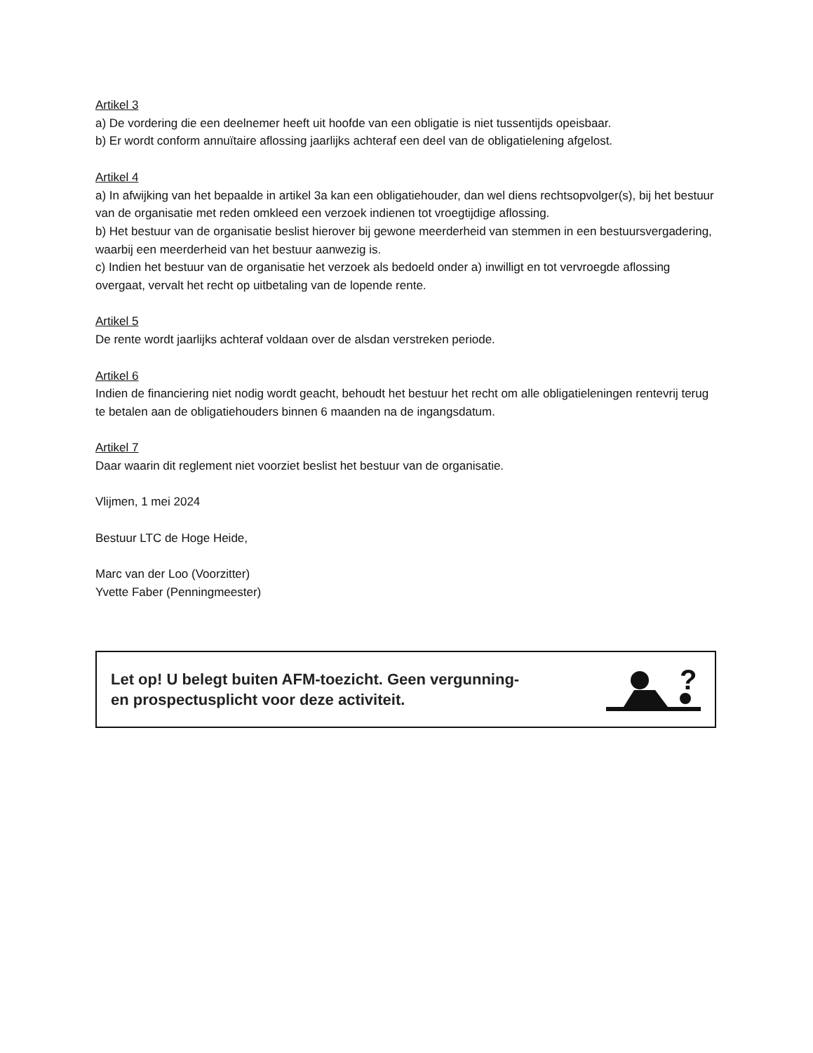Artikel 3
a) De vordering die een deelnemer heeft uit hoofde van een obligatie is niet tussentijds opeisbaar.
b) Er wordt conform annuïtaire aflossing jaarlijks achteraf een deel van de obligatielening afgelost.
Artikel 4
a) In afwijking van het bepaalde in artikel 3a kan een obligatiehouder, dan wel diens rechtsopvolger(s), bij het bestuur van de organisatie met reden omkleed een verzoek indienen tot vroegtijdige aflossing.
b) Het bestuur van de organisatie beslist hierover bij gewone meerderheid van stemmen in een bestuursvergadering, waarbij een meerderheid van het bestuur aanwezig is.
c) Indien het bestuur van de organisatie het verzoek als bedoeld onder a) inwilligt en tot vervroegde aflossing overgaat, vervalt het recht op uitbetaling van de lopende rente.
Artikel 5
De rente wordt jaarlijks achteraf voldaan over de alsdan verstreken periode.
Artikel 6
Indien de financiering niet nodig wordt geacht, behoudt het bestuur het recht om alle obligatieleningen rentevrij terug te betalen aan de obligatiehouders binnen 6 maanden na de ingangsdatum.
Artikel 7
Daar waarin dit reglement niet voorziet beslist het bestuur van de organisatie.
Vlijmen, 1 mei 2024
Bestuur LTC de Hoge Heide,
Marc van der Loo (Voorzitter)
Yvette Faber (Penningmeester)
Let op! U belegt buiten AFM-toezicht. Geen vergunning-
en prospectusplicht voor deze activiteit.
?